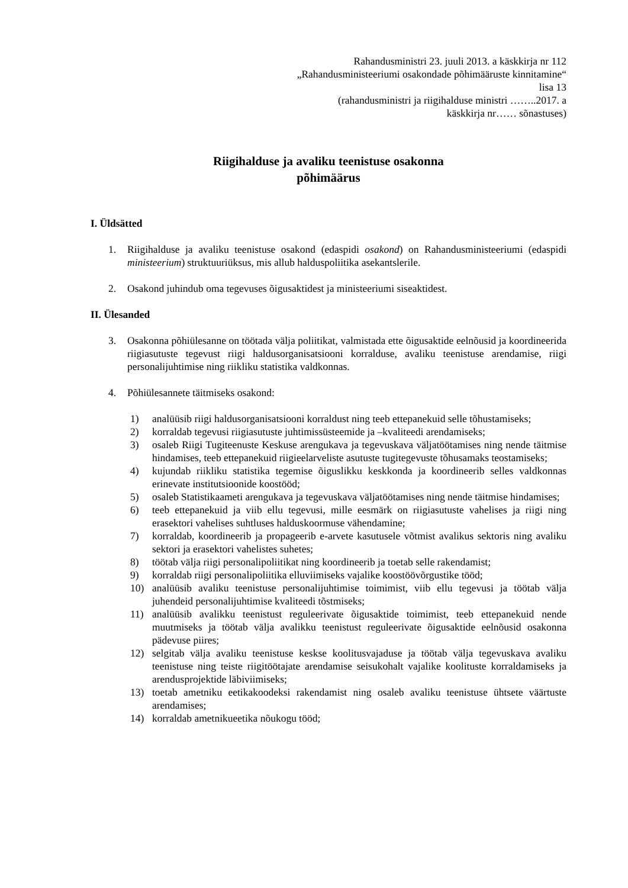Rahandusministri 23. juuli 2013. a käskkirja nr 112
„Rahandusministeeriumi osakondade põhimääruste kinnitamine“
lisa 13
(rahandusministri ja riigihalduse ministri ……..2017. a
käskkirja nr…… sõnastuses)
Riigihalduse ja avaliku teenistuse osakonna
põhimäärus
I. Üldsätted
1. Riigihalduse ja avaliku teenistuse osakond (edaspidi osakond) on Rahandusministeeriumi (edaspidi ministeerium) struktuuriüksus, mis allub halduspoliitika asekantslerile.
2. Osakond juhindub oma tegevuses õigusaktidest ja ministeeriumi siseaktidest.
II. Ülesanded
3. Osakonna põhiülesanne on töötada välja poliitikat, valmistada ette õigusaktide eelnõusid ja koordineerida riigiasutuste tegevust riigi haldusorganisatsiooni korralduse, avaliku teenistuse arendamise, riigi personalijuhtimise ning riikliku statistika valdkonnas.
4. Põhiülesannete täitmiseks osakond:
1) analüüsib riigi haldusorganisatsiooni korraldust ning teeb ettepanekuid selle tõhustamiseks;
2) korraldab tegevusi riigiasutuste juhtimissüsteemide ja –kvaliteedi arendamiseks;
3) osaleb Riigi Tugiteenuste Keskuse arengukava ja tegevuskava väljatöötamises ning nende täitmise hindamises, teeb ettepanekuid riigieelarveliste asutuste tugitegevuste tõhusamaks teostamiseks;
4) kujundab riikliku statistika tegemise õiguslikku keskkonda ja koordineerib selles valdkonnas erinevate institutsioonide koostööd;
5) osaleb Statistikaameti arengukava ja tegevuskava väljatöötamises ning nende täitmise hindamises;
6) teeb ettepanekuid ja viib ellu tegevusi, mille eesmärk on riigiasutuste vahelises ja riigi ning erasektori vahelises suhtluses halduskoormuse vähendamine;
7) korraldab, koordineerib ja propageerib e-arvete kasutusele võtmist avalikus sektoris ning avaliku sektori ja erasektori vahelistes suhetes;
8) töötab välja riigi personalipoliitikat ning koordineerib ja toetab selle rakendamist;
9) korraldab riigi personalipoliitika elluviimiseks vajalike koostöövõrgustike tööd;
10) analüüsib avaliku teenistuse personalijuhtimise toimimist, viib ellu tegevusi ja töötab välja juhendeid personalijuhtimise kvaliteedi tõstmiseks;
11) analüüsib avalikku teenistust reguleerivate õigusaktide toimimist, teeb ettepanekuid nende muutmiseks ja töötab välja avalikku teenistust reguleerivate õigusaktide eelnõusid osakonna pädevuse piires;
12) selgitab välja avaliku teenistuse keskse koolitusvajaduse ja töötab välja tegevuskava avaliku teenistuse ning teiste riigitöötajate arendamise seisukohalt vajalike koolituste korraldamiseks ja arendusprojektide läbiviimiseks;
13) toetab ametniku eetikakoodeksi rakendamist ning osaleb avaliku teenistuse ühtsete väärtuste arendamises;
14) korraldab ametnikueetika nõukogu tööd;